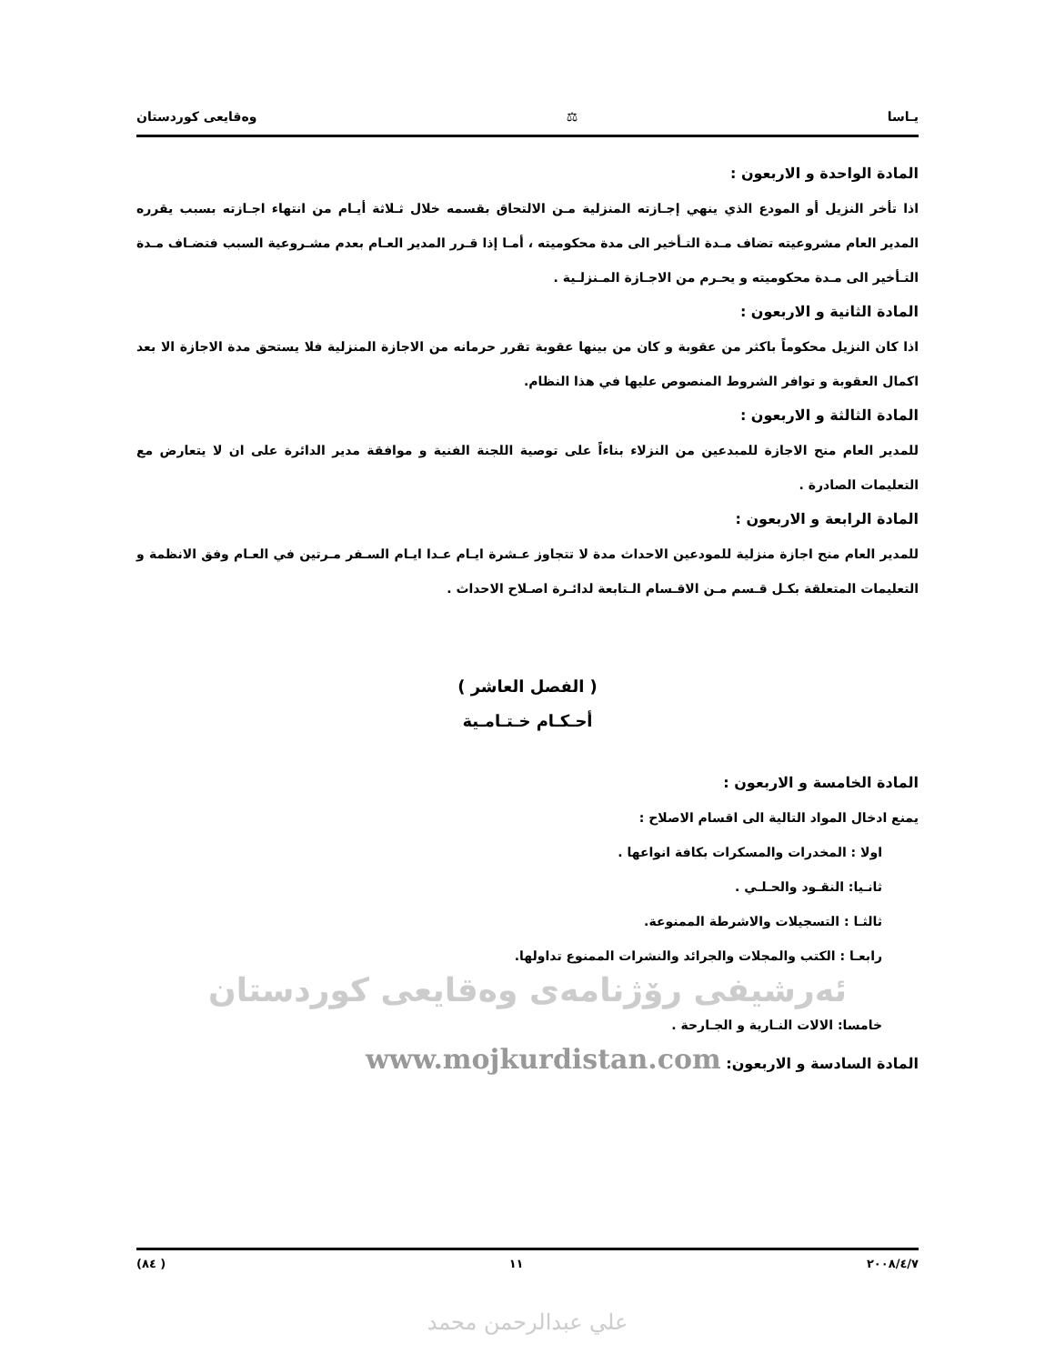يـاسا ⚖ وەقايعی كوردستان
المادة الواحدة و الاربعون :
اذا تأخر النزيل أو المودع الذي ينهي إجـازته المنزلية مـن الالتحاق بقسمه خلال ثـلاثة أيـام من انتهاء اجـازته بسبب يقرره المدير العام مشروعيته تضاف مـدة التـأخير الى مدة محكوميته ، أمـا إذا قـرر المدير العـام بعدم مشـروعية السبب فتضـاف مـدة التـأخير الى مـدة محكوميته و يحـرم من الاجـازة المـنزلـية .
المادة الثانية و الاربعون :
اذا كان النزيل محكوماً باكثر من عقوبة و كان من بينها عقوبة تقرر حرمانه من الاجازة المنزلية فلا يستحق مدة الاجازة الا بعد اكمال العقوبة و توافر الشروط المنصوص عليها في هذا النظام.
المادة الثالثة و الاربعون :
للمدير العام منح الاجازة للمبدعين من النزلاء بناءاً على توصية اللجنة الفنية و موافقة مدير الدائرة على ان لا يتعارض مع التعليمات الصادرة .
المادة الرابعة و الاربعون :
للمدير العام منح اجازة منزلية للمودعين الاحداث مدة لا تتجاوز عـشرة ايـام عـدا ايـام السـفر مـرتين في العـام وفق الانظمة و التعليمات المتعلقة بكـل قـسم مـن الاقـسام الـتابعة لدائـرة اصـلاح الاحداث .
( الفصل العاشر )
أحـكـام خـتـامـية
المادة الخامسة و الاربعون :
يمنع ادخال المواد التالية الى اقسام الاصلاح :
اولا : المخدرات والمسكرات بكافة انواعها .
ثانـيا: النقـود والحـلـي .
ثالثـا : التسجيلات والاشرطة الممنوعة.
رابعـا : الكتب والمجلات والجرائد والنشرات الممنوع تداولها.
ئەرشيفی رۆژنامەی وەقايعی كوردستان
خامسا: الالات النـارية و الجـارحة .
المادة السادسة و الاربعون: www.mojkurdistan.com
٢٠٠٨/٤/٧ ١١ ( ٨٤)
علي عبدالرحمن محمد